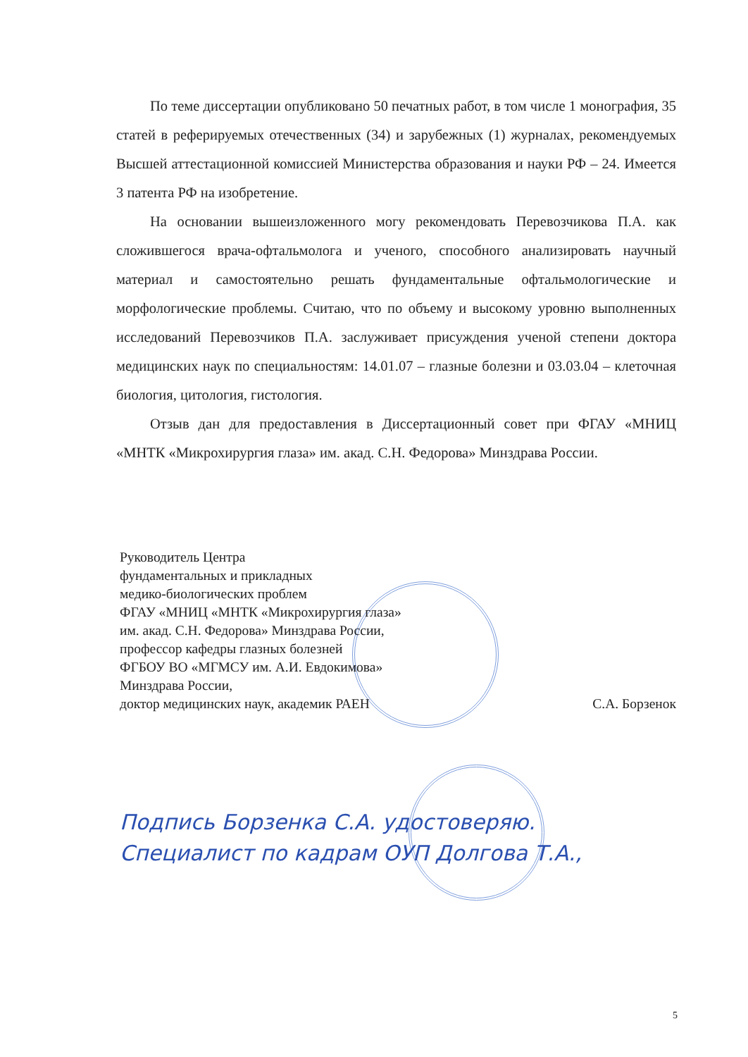По теме диссертации опубликовано 50 печатных работ, в том числе 1 монография, 35 статей в реферируемых отечественных (34) и зарубежных (1) журналах, рекомендуемых Высшей аттестационной комиссией Министерства образования и науки РФ – 24. Имеется 3 патента РФ на изобретение.
На основании вышеизложенного могу рекомендовать Перевозчикова П.А. как сложившегося врача-офтальмолога и ученого, способного анализировать научный материал и самостоятельно решать фундаментальные офтальмологические и морфологические проблемы. Считаю, что по объему и высокому уровню выполненных исследований Перевозчиков П.А. заслуживает присуждения ученой степени доктора медицинских наук по специальностям: 14.01.07 – глазные болезни и 03.03.04 – клеточная биология, цитология, гистология.
Отзыв дан для предоставления в Диссертационный совет при ФГАУ «МНИЦ «МНТК «Микрохирургия глаза» им. акад. С.Н. Федорова» Минздрава России.
Руководитель Центра
фундаментальных и прикладных
медико-биологических проблем
ФГАУ «МНИЦ «МНТК «Микрохирургия глаза»
им. акад. С.Н. Федорова» Минздрава России,
профессор кафедры глазных болезней
ФГБОУ ВО «МГМСУ им. А.И. Евдокимова»
Минздрава России,
доктор медицинских наук, академик РАЕН С.А. Борзенок
Подпись Борзенка С.А. удостоверяю.
Специалист по кадрам ОУП Долгова Т.А.,
5